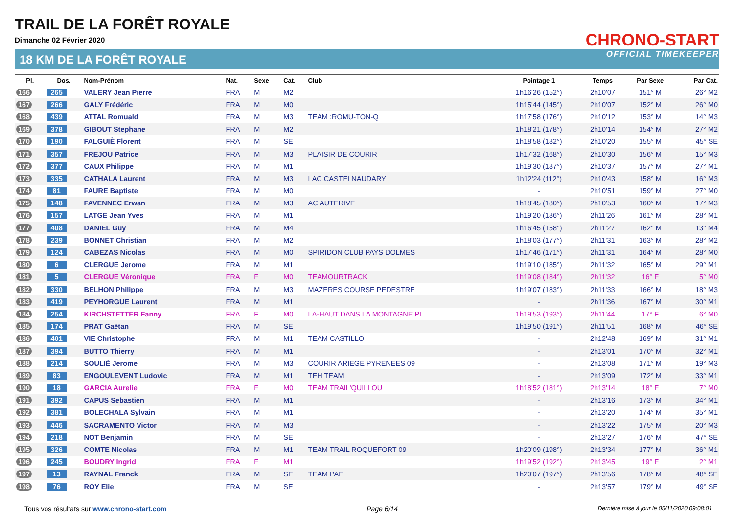TRAIL DE LA FORÊT ROYALE
Dimanche 02 Février 2020
18 KM DE LA FORÊT ROYALE
CHRONO-START
OFFICIAL TIMEKEEPER
| Pl. | Dos. | Nom-Prénom | Nat. | Sexe | Cat. | Club | Pointage 1 | Temps | Par Sexe | Par Cat. |
| --- | --- | --- | --- | --- | --- | --- | --- | --- | --- | --- |
| 166 | 265 | VALERY Jean Pierre | FRA | M | M2 | | 1h16'26 (152°) | 2h10'07 | 151° M | 26° M2 |
| 167 | 266 | GALY Frédéric | FRA | M | M0 | | 1h15'44 (145°) | 2h10'07 | 152° M | 26° M0 |
| 168 | 439 | ATTAL Romuald | FRA | M | M3 | TEAM :ROMU-TON-Q | 1h17'58 (176°) | 2h10'12 | 153° M | 14° M3 |
| 169 | 378 | GIBOUT Stephane | FRA | M | M2 | | 1h18'21 (178°) | 2h10'14 | 154° M | 27° M2 |
| 170 | 190 | FALGUIÈ Florent | FRA | M | SE | | 1h18'58 (182°) | 2h10'20 | 155° M | 45° SE |
| 171 | 357 | FREJOU Patrice | FRA | M | M3 | PLAISIR DE COURIR | 1h17'32 (168°) | 2h10'30 | 156° M | 15° M3 |
| 172 | 377 | CAUX Philippe | FRA | M | M1 | | 1h19'30 (187°) | 2h10'37 | 157° M | 27° M1 |
| 173 | 335 | CATHALA Laurent | FRA | M | M3 | LAC CASTELNAUDARY | 1h12'24 (112°) | 2h10'43 | 158° M | 16° M3 |
| 174 | 81 | FAURE Baptiste | FRA | M | M0 | | - | 2h10'51 | 159° M | 27° M0 |
| 175 | 148 | FAVENNEC Erwan | FRA | M | M3 | AC AUTERIVE | 1h18'45 (180°) | 2h10'53 | 160° M | 17° M3 |
| 176 | 157 | LATGE Jean Yves | FRA | M | M1 | | 1h19'20 (186°) | 2h11'26 | 161° M | 28° M1 |
| 177 | 408 | DANIEL Guy | FRA | M | M4 | | 1h16'45 (158°) | 2h11'27 | 162° M | 13° M4 |
| 178 | 239 | BONNET Christian | FRA | M | M2 | | 1h18'03 (177°) | 2h11'31 | 163° M | 28° M2 |
| 179 | 124 | CABEZAS Nicolas | FRA | M | M0 | SPIRIDON CLUB PAYS DOLMES | 1h17'46 (171°) | 2h11'31 | 164° M | 28° M0 |
| 180 | 6 | CLERGUE Jerome | FRA | M | M1 | | 1h19'10 (185°) | 2h11'32 | 165° M | 29° M1 |
| 181 | 5 | CLERGUE Véronique | FRA | F | M0 | TEAMOURTRACK | 1h19'08 (184°) | 2h11'32 | 16° F | 5° M0 |
| 182 | 330 | BELHON Philippe | FRA | M | M3 | MAZERES COURSE PEDESTRE | 1h19'07 (183°) | 2h11'33 | 166° M | 18° M3 |
| 183 | 419 | PEYHORGUE Laurent | FRA | M | M1 | | - | 2h11'36 | 167° M | 30° M1 |
| 184 | 254 | KIRCHSTETTER Fanny | FRA | F | M0 | LA-HAUT DANS LA MONTAGNE PI | 1h19'53 (193°) | 2h11'44 | 17° F | 6° M0 |
| 185 | 174 | PRAT Gaëtan | FRA | M | SE | | 1h19'50 (191°) | 2h11'51 | 168° M | 46° SE |
| 186 | 401 | VIE Christophe | FRA | M | M1 | TEAM CASTILLO | - | 2h12'48 | 169° M | 31° M1 |
| 187 | 394 | BUTTO Thierry | FRA | M | M1 | | - | 2h13'01 | 170° M | 32° M1 |
| 188 | 214 | SOULIÉ Jerome | FRA | M | M3 | COURIR ARIEGE PYRENEES 09 | - | 2h13'08 | 171° M | 19° M3 |
| 189 | 83 | ENGOULEVENT Ludovic | FRA | M | M1 | TEH TEAM | - | 2h13'09 | 172° M | 33° M1 |
| 190 | 18 | GARCIA Aurelie | FRA | F | M0 | TEAM TRAIL'QUILLOU | 1h18'52 (181°) | 2h13'14 | 18° F | 7° M0 |
| 191 | 392 | CAPUS Sebastien | FRA | M | M1 | | - | 2h13'16 | 173° M | 34° M1 |
| 192 | 381 | BOLECHALA Sylvain | FRA | M | M1 | | - | 2h13'20 | 174° M | 35° M1 |
| 193 | 446 | SACRAMENTO Victor | FRA | M | M3 | | - | 2h13'22 | 175° M | 20° M3 |
| 194 | 218 | NOT Benjamin | FRA | M | SE | | - | 2h13'27 | 176° M | 47° SE |
| 195 | 326 | COMTE Nicolas | FRA | M | M1 | TEAM TRAIL ROQUEFORT 09 | 1h20'09 (198°) | 2h13'34 | 177° M | 36° M1 |
| 196 | 245 | BOUDRY Ingrid | FRA | F | M1 | | 1h19'52 (192°) | 2h13'45 | 19° F | 2° M1 |
| 197 | 13 | RAYNAL Franck | FRA | M | SE | TEAM PAF | 1h20'07 (197°) | 2h13'56 | 178° M | 48° SE |
| 198 | 76 | ROY Elie | FRA | M | SE | | - | 2h13'57 | 179° M | 49° SE |
Tous vos résultats sur www.chrono-start.com Page 6/14 Dernière mise à jour le 05/11/2020 09:08:01